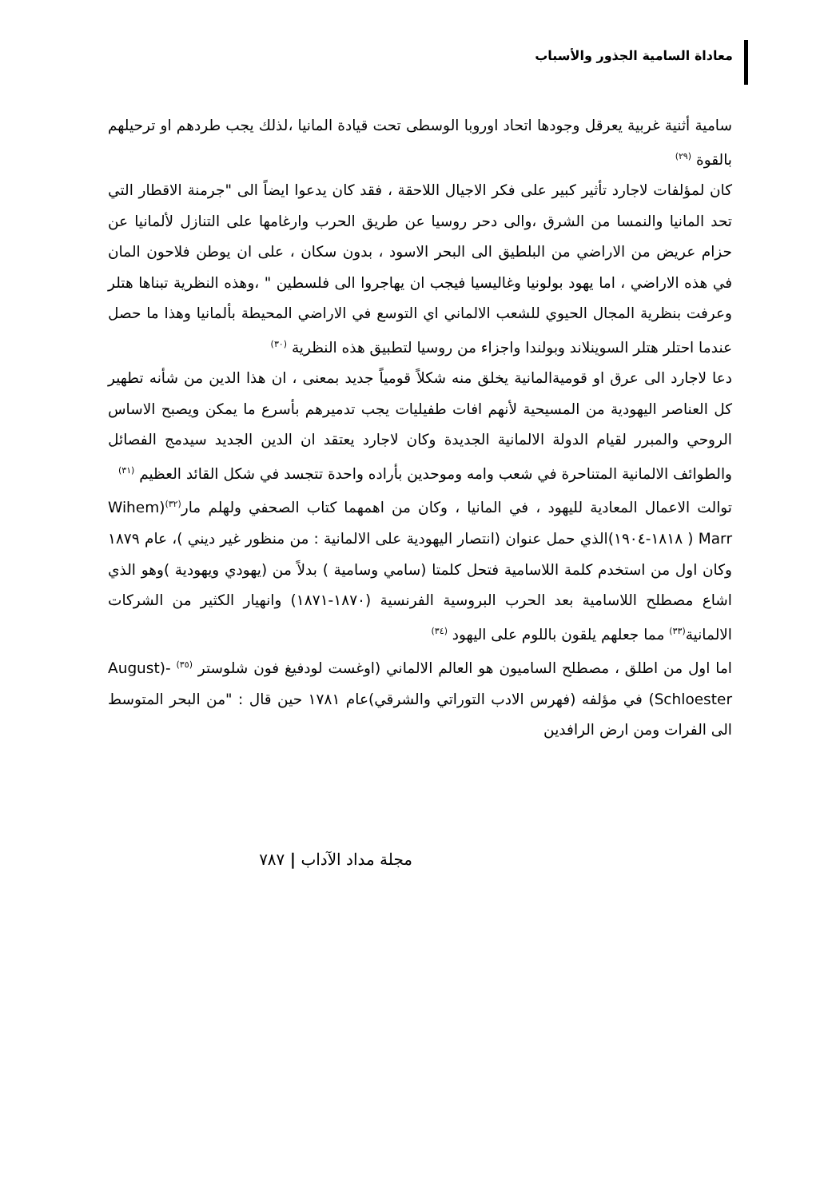معاداة السامية الجذور والأسباب
سامية أثنية غربية يعرقل وجودها اتحاد اوروبا الوسطى تحت قيادة المانيا ،لذلك يجب طردهم او ترحيلهم بالقوة <sup>(٢٩)</sup>
كان لمؤلفات لاجارد تأثير كبير على فكر الاجيال اللاحقة ، فقد كان يدعوا ايضاً الى "جرمنة الاقطار التي تحد المانيا والنمسا من الشرق ،والى دحر روسيا عن طريق الحرب وارغامها على التنازل لألمانيا عن حزام عريض من الاراضي من البلطيق الى البحر الاسود ، بدون سكان ، على ان يوطن فلاحون المان في هذه الاراضي ، اما يهود بولونيا وغاليسيا فيجب ان يهاجروا الى فلسطين " ،وهذه النظرية تبناها هتلر وعرفت بنظرية المجال الحيوي للشعب الالماني اي التوسع في الاراضي المحيطة بألمانيا وهذا ما حصل عندما احتلر هتلر السوينلاند وبولندا واجزاء من روسيا لتطبيق هذه النظرية <sup>(٣٠)</sup>
دعا لاجارد الى عرق او قوميةالمانية يخلق منه شكلاً قومياً جديد بمعنى ، ان هذا الدين من شأنه تطهير كل العناصر اليهودية من المسيحية لأنهم افات طفيليات يجب تدميرهم بأسرع ما يمكن ويصبح الاساس الروحي والمبرر لقيام الدولة الالمانية الجديدة وكان لاجارد يعتقد ان الدين الجديد سيدمج الفصائل والطوائف الالمانية المتناحرة في شعب وامه وموحدين بأراده واحدة تتجسد في شكل القائد العظيم <sup>(٣١)</sup>
توالت الاعمال المعادية لليهود ، في المانيا ، وكان من اهمهما كتاب الصحفي ولهلم مار<sup>(٣٢)</sup>(Wihem Marr ( ١٨١٨-١٩٠٤)الذي حمل عنوان (انتصار اليهودية على الالمانية : من منظور غير ديني )، عام ١٨٧٩ وكان اول من استخدم كلمة اللاسامية فتحل كلمتا (سامي وسامية ) بدلاً من (يهودي ويهودية )وهو الذي اشاع مصطلح اللاسامية بعد الحرب البروسية الفرنسية (١٨٧٠-١٨٧١) وانهيار الكثير من الشركات الالمانية<sup>(٣٣)</sup> مما جعلهم يلقون باللوم على اليهود <sup>(٣٤)</sup>
اما اول من اطلق ، مصطلح الساميون هو العالم الالماني (اوغست لودفيغ فون شلوستر <sup>(٣٥)</sup> -(August Schloester) في مؤلفه (فهرس الادب التوراتي والشرقي)عام ١٧٨١ حين قال : "من البحر المتوسط الى الفرات ومن ارض الرافدين
مجلة مداد الآداب | ٧٨٧